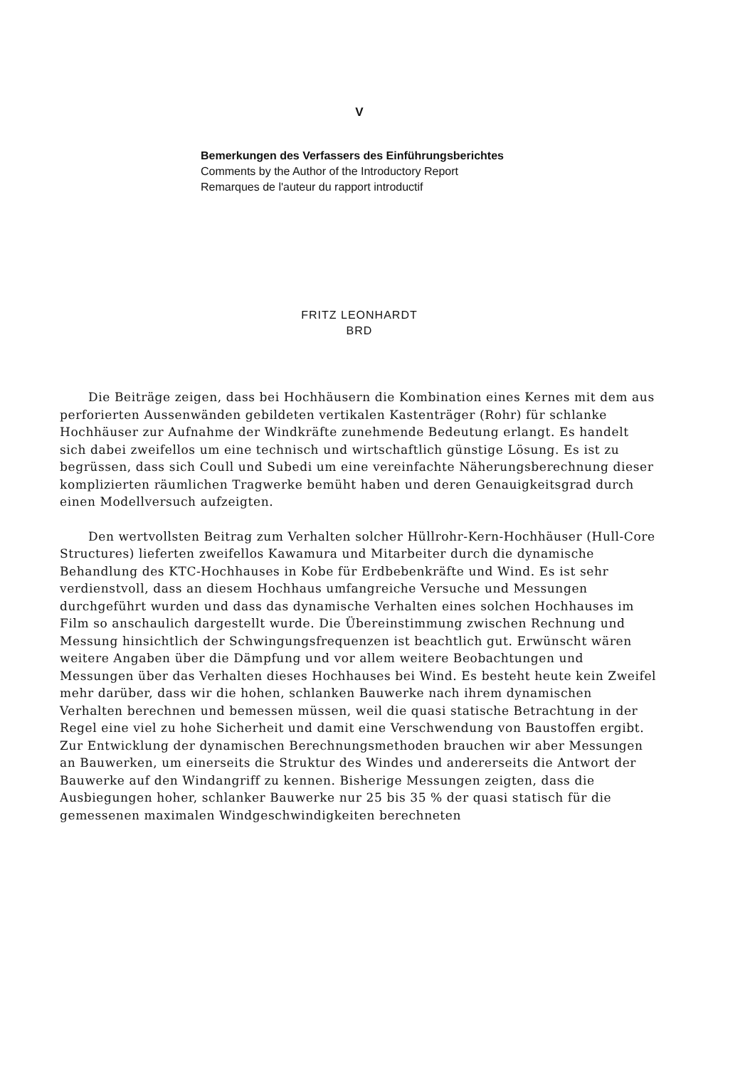V
Bemerkungen des Verfassers des Einführungsberichtes
Comments by the Author of the Introductory Report
Remarques de l'auteur du rapport introductif
FRITZ LEONHARDT
BRD
Die Beiträge zeigen, dass bei Hochhäusern die Kombination eines Kernes mit dem aus perforierten Aussenwänden gebildeten vertikalen Kastenträger (Rohr) für schlanke Hochhäuser zur Aufnahme der Windkräfte zunehmende Bedeutung erlangt. Es handelt sich dabei zweifellos um eine technisch und wirtschaftlich günstige Lösung. Es ist zu begrüssen, dass sich Coull und Subedi um eine vereinfachte Näherungsberechnung dieser komplizierten räumlichen Tragwerke bemüht haben und deren Genauigkeitsgrad durch einen Modellversuch aufzeigten.
Den wertvollsten Beitrag zum Verhalten solcher Hüllrohr-Kern-Hochhäuser (Hull-Core Structures) lieferten zweifellos Kawamura und Mitarbeiter durch die dynamische Behandlung des KTC-Hochhauses in Kobe für Erdbebenkräfte und Wind. Es ist sehr verdienstvoll, dass an diesem Hochhaus umfangreiche Versuche und Messungen durchgeführt wurden und dass das dynamische Verhalten eines solchen Hochhauses im Film so anschaulich dargestellt wurde. Die Übereinstimmung zwischen Rechnung und Messung hinsichtlich der Schwingungsfrequenzen ist beachtlich gut. Erwünscht wären weitere Angaben über die Dämpfung und vor allem weitere Beobachtungen und Messungen über das Verhalten dieses Hochhauses bei Wind. Es besteht heute kein Zweifel mehr darüber, dass wir die hohen, schlanken Bauwerke nach ihrem dynamischen Verhalten berechnen und bemessen müssen, weil die quasi statische Betrachtung in der Regel eine viel zu hohe Sicherheit und damit eine Verschwendung von Baustoffen ergibt. Zur Entwicklung der dynamischen Berechnungsmethoden brauchen wir aber Messungen an Bauwerken, um einerseits die Struktur des Windes und andererseits die Antwort der Bauwerke auf den Windangriff zu kennen. Bisherige Messungen zeigten, dass die Ausbiegungen hoher, schlanker Bauwerke nur 25 bis 35 % der quasi statisch für die gemessenen maximalen Windgeschwindigkeiten berechneten